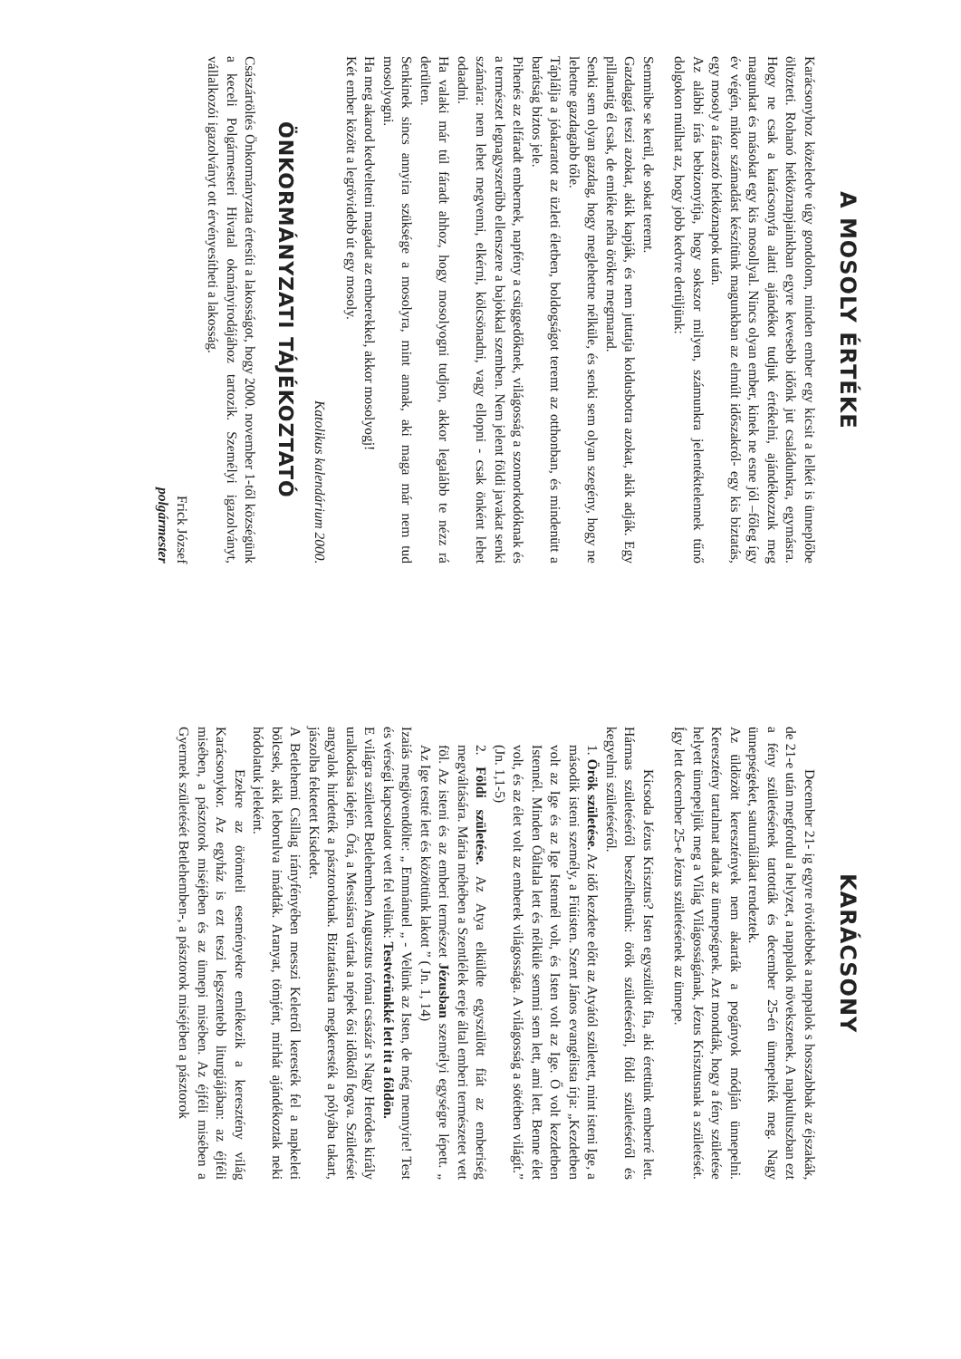A MOSOLY ÉRTÉKE
Karácsonyhoz közeledve úgy gondolom, minden ember egy kicsit a lelkét is ünneplőbe öltözteti. Rohanó hétköznapjainkban egyre kevesebb időnk jut családunkra, egymásra. Hogy ne csak a karácsonyfa alatti ajándékot tudjuk értékelni, ajándékozzuk meg magunkat és másokat egy kis mosollyal. Nincs olyan ember, kinek ne esne jól –főleg így év végén, mikor számadást készítünk magunkban az elmúlt időszakról- egy kis biztatás, egy mosoly a fárasztó hétköznapok után.
Az alábbi írás bebizonyítja, hogy sokszor milyen, számunkra jelentéktelennek tűnő dolgokon múlhat az, hogy jobb kedvre derüljünk:
Semmibe se kerül, de sokat teremt.
Gazdaggá teszi azokat, akik kapják, és nem juttatja koldusbotra azokat, akik adják. Egy pillanatig él csak, de emléke néha örökre megmarad.
Senki sem olyan gazdag, hogy meglehetne nélküle, és senki sem olyan szegény, hogy ne lehetne gazdagabb tőle.
Táplálja a jóakaratot az üzleti életben, boldogságot teremt az otthonban, és mindenütt a barátság biztos jele.
Pihenés az elfáradt embernek, napfény a csüggedőknek, világosság a szomorkodóknak és a természet legnagyszerűbb ellenszere a bajokkal szemben. Nem jelent földi javakat senki számára: nem lehet megvenni, elkérni, kölcsönadni, vagy ellopni - csak önként lehet odaadni.
Ha valaki már túl fáradt ahhoz, hogy mosolyogni tudjon, akkor legalább te nézz rá derülten.
Senkinek sincs annyira szüksége a mosolyra, mint annak, aki maga már nem tud mosolyogni.
Ha meg akarod kedveltetni magadat az emberekkel, akkor mosolyogj!
Két ember között a legrövidebb út egy mosoly.
Katolikus kalendárium 2000.
ÖNKORMÁNYZATI TÁJÉKOZTATÓ
Császártöltés Önkormányzata értesíti a lakosságot, hogy 2000. november 1-től községünk a keceli Polgármesteri Hivatal okmányirodájához tartozik. Személyi igazolványt, vállalkozói igazolványt ott érvényesítheti a lakosság.
Frick József
polgármester
KARÁCSONY
December 21- ig egyre rövidebbek a nappalok s hosszabbak az éjszakák, de 21-e után megfordul a helyzet, a nappalok növekszenek. A napkultuszban ezt a fény születésének tartották és december 25-én ünnepelték meg. Nagy ünnepségeket, saturnáliákat rendeztek.
Az üldözött keresztények nem akarták a pogányok módján ünnepelni. Keresztény tartalmat adtak az ünnepségnek. Azt mondták, hogy a fény születése helyett ünnepeljük meg a Világ Világosságának, Jézus Krisztusnak a születését. Így lett december 25-e Jézus születésének az ünnepe.
Kicsoda Jézus Krisztus? Isten egyszülött fia, aki érettünk emberré lett. Hármas születéséről beszélhetünk: örök születéséről, földi születéséről és kegyelmi születéséről.
1. Örök születése. Az idő kezdete előtt az Atyától született, mint isteni Ige, a második isteni személy, a Fiúisten. Szent János evangélista írja: „Kezdetben volt az Ige és az Ige Istennél volt, és Isten volt az Ige. Ő volt kezdetben Istennél. Minden Őáltala lett és nélküle semmi sem lett, ami lett. Benne élet volt, és az élet volt az emberek világossága. A világosság a sötétben világít.” (Jn. 1,1-5)
2. Földi születése. Az Atya elküldte egyszülött fiát az emberiség megváltására. Mária méhében a Szentlélek ereje által emberi természetet vett föl. Az isteni és az emberi természet Jézusban személyi egységre lépett. „ Az Ige testté lett és közöttünk lakott ” ( Jn. 1, 14)
Izaiás megjövendölte: „ Emmánuel „ - Velünk az Isten, de még mennyire! Test és vérségi kapcsolatot vett fel velünk: Testvérünkké lett itt a földön.
E világra született Betlehemben Augusztus római császár s Nagy Heródes király uralkodása idején. Őrá, a Messiásra vártak a népek ősi időktől fogva. Születését angyalok hirdették a pásztoroknak. Biztatásukra megkeresték a pólyába takart, jászolba fektetett Kisdedet.
A Betlehemi Csillag irányfényében messzi Keletről keresték fel a napkeleti bölcsek, akik leborulva imádták. Aranyat, tömjént, mirhát ajándékoztak neki hódolatuk jeleként.
Ezekre az örömteli eseményekre emlékezik a keresztény világ Karácsonykor. Az egyház is ezt teszi legszentebb liturgiájában: az éjféli misében, a pásztorok miséjében és az ünnepi misében. Az éjféli misében a Gyermek születését Betlehemben-, a pásztorok miséjében a pásztorok